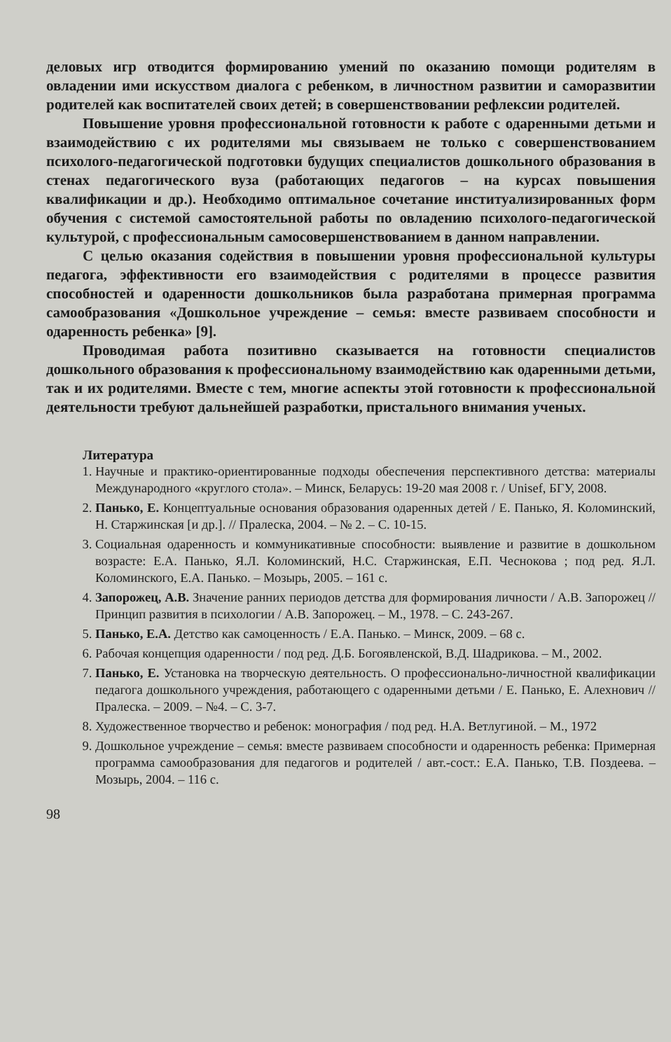деловых игр отводится формированию умений по оказанию помощи родителям в овладении ими искусством диалога с ребенком, в личностном развитии и саморазвитии родителей как воспитателей своих детей; в совершенствовании рефлексии родителей.
Повышение уровня профессиональной готовности к работе с одаренными детьми и взаимодействию с их родителями мы связываем не только с совершенствованием психолого-педагогической подготовки будущих специалистов дошкольного образования в стенах педагогического вуза (работающих педагогов – на курсах повышения квалификации и др.). Необходимо оптимальное сочетание институализированных форм обучения с системой самостоятельной работы по овладению психолого-педагогической культурой, с профессиональным самосовершенствованием в данном направлении.
С целью оказания содействия в повышении уровня профессиональной культуры педагога, эффективности его взаимодействия с родителями в процессе развития способностей и одаренности дошкольников была разработана примерная программа самообразования «Дошкольное учреждение – семья: вместе развиваем способности и одаренность ребенка» [9].
Проводимая работа позитивно сказывается на готовности специалистов дошкольного образования к профессиональному взаимодействию как одаренными детьми, так и их родителями. Вместе с тем, многие аспекты этой готовности к профессиональной деятельности требуют дальнейшей разработки, пристального внимания ученых.
Литература
1. Научные и практико-ориентированные подходы обеспечения перспективного детства: материалы Международного «круглого стола». – Минск, Беларусь: 19-20 мая 2008 г. / Unisef, БГУ, 2008.
2. Панько, Е. Концептуальные основания образования одаренных детей / Е. Панько, Я. Коломинский, Н. Старжинская [и др.]. // Пралеска, 2004. – № 2. – С. 10-15.
3. Социальная одаренность и коммуникативные способности: выявление и развитие в дошкольном возрасте: Е.А. Панько, Я.Л. Коломинский, Н.С. Старжинская, Е.П. Чеснокова ; под ред. Я.Л. Коломинского, Е.А. Панько. – Мозырь, 2005. – 161 с.
4. Запорожец, А.В. Значение ранних периодов детства для формирования личности / А.В. Запорожец // Принцип развития в психологии / А.В. Запорожец. – М., 1978. – С. 243-267.
5. Панько, Е.А. Детство как самоценность / Е.А. Панько. – Минск, 2009. – 68 с.
6. Рабочая концепция одаренности / под ред. Д.Б. Богоявленской, В.Д. Шадрикова. – М., 2002.
7. Панько, Е. Установка на творческую деятельность. О профессионально-личностной квалификации педагога дошкольного учреждения, работающего с одаренными детьми / Е. Панько, Е. Алехнович // Пралеска. – 2009. – №4. – С. 3-7.
8. Художественное творчество и ребенок: монография / под ред. Н.А. Ветлугиной. – М., 1972
9. Дошкольное учреждение – семья: вместе развиваем способности и одаренность ребенка: Примерная программа самообразования для педагогов и родителей / авт.-сост.: Е.А. Панько, Т.В. Поздеева. – Мозырь, 2004. – 116 с.
98